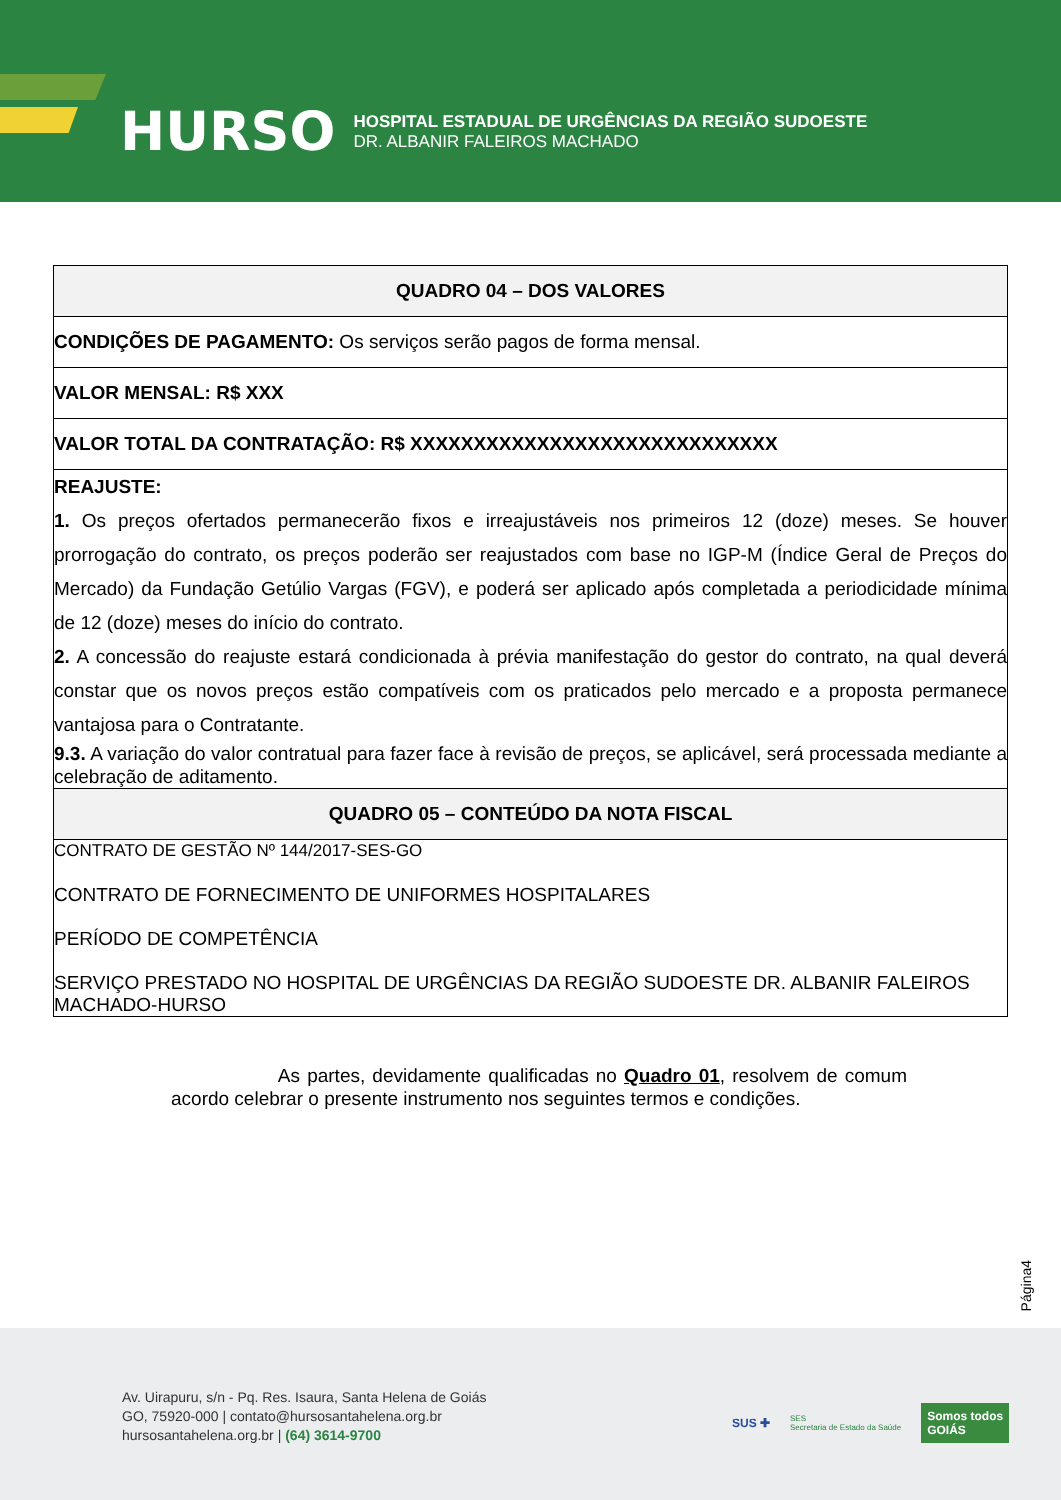HURSO
HOSPITAL ESTADUAL DE URGÊNCIAS DA REGIÃO SUDOESTE
DR. ALBANIR FALEIROS MACHADO
| QUADRO 04 – DOS VALORES |
| --- |
| CONDIÇÕES DE PAGAMENTO: Os serviços serão pagos de forma mensal. |
| VALOR MENSAL: R$ XXX |
| VALOR TOTAL DA CONTRATAÇÃO: R$ XXXXXXXXXXXXXXXXXXXXXXXXXXXXX |
| REAJUSTE: 1. Os preços ofertados permanecerão fixos e irreajustáveis nos primeiros 12 (doze) meses. Se houver prorrogação do contrato, os preços poderão ser reajustados com base no IGP-M (Índice Geral de Preços do Mercado) da Fundação Getúlio Vargas (FGV), e poderá ser aplicado após completada a periodicidade mínima de 12 (doze) meses do início do contrato. 2. A concessão do reajuste estará condicionada à prévia manifestação do gestor do contrato, na qual deverá constar que os novos preços estão compatíveis com os praticados pelo mercado e a proposta permanece vantajosa para o Contratante. 9.3. A variação do valor contratual para fazer face à revisão de preços, se aplicável, será processada mediante a celebração de aditamento. |
| QUADRO 05 – CONTEÚDO DA NOTA FISCAL |
| CONTRATO DE GESTÃO Nº 144/2017-SES-GO CONTRATO DE FORNECIMENTO DE UNIFORMES HOSPITALARES PERÍODO DE COMPETÊNCIA SERVIÇO PRESTADO NO HOSPITAL DE URGÊNCIAS DA REGIÃO SUDOESTE DR. ALBANIR FALEIROS MACHADO-HURSO |
As partes, devidamente qualificadas no Quadro 01, resolvem de comum acordo celebrar o presente instrumento nos seguintes termos e condições.
Página4
Av. Uirapuru, s/n - Pq. Res. Isaura, Santa Helena de Goiás
GO, 75920-000 | contato@hursosantahelena.org.br
hursosantahelena.org.br | (64) 3614-9700
SUS ✚ SES
Secretaria de Estado da Saúde
Somos todos
GOIÁS